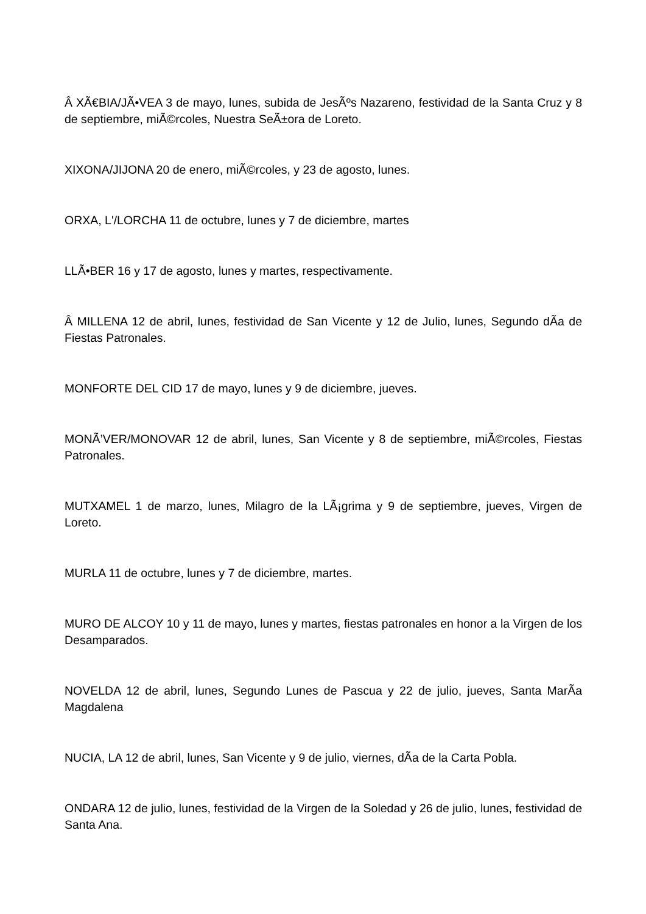Â XÃ€BIA/JÃ•VEA 3 de mayo, lunes, subida de JesÃºs Nazareno, festividad de la Santa Cruz y 8 de septiembre, miÃ©rcoles, Nuestra SeÃ±ora de Loreto.
XIXONA/JIJONA 20 de enero, miÃ©rcoles, y 23 de agosto, lunes.
ORXA, L'/LORCHA 11 de octubre, lunes y 7 de diciembre, martes
LLÃ•BER 16 y 17 de agosto, lunes y martes, respectivamente.
Â MILLENA 12 de abril, lunes, festividad de San Vicente y 12 de Julio, lunes, Segundo dÃ­a de Fiestas Patronales.
MONFORTE DEL CID 17 de mayo, lunes y 9 de diciembre, jueves.
MONÃ’VER/MONOVAR 12 de abril, lunes, San Vicente y 8 de septiembre, miÃ©rcoles, Fiestas Patronales.
MUTXAMEL 1 de marzo, lunes, Milagro de la LÃ¡grima y 9 de septiembre, jueves, Virgen de Loreto.
MURLA 11 de octubre, lunes y 7 de diciembre, martes.
MURO DE ALCOY 10 y 11 de mayo, lunes y martes, fiestas patronales en honor a la Virgen de los Desamparados.
NOVELDA 12 de abril, lunes, Segundo Lunes de Pascua y 22 de julio, jueves, Santa MarÃ­a Magdalena
NUCIA, LA 12 de abril, lunes, San Vicente y 9 de julio, viernes, dÃ­a de la Carta Pobla.
ONDARA 12 de julio, lunes, festividad de la Virgen de la Soledad y 26 de julio, lunes, festividad de Santa Ana.